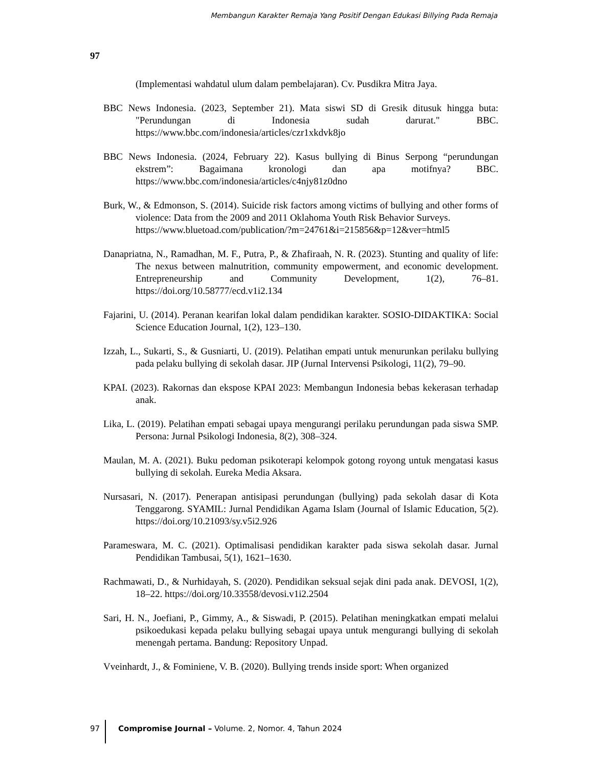Membangun Karakter Remaja Yang Positif Dengan Edukasi Billying Pada Remaja
97
(Implementasi wahdatul ulum dalam pembelajaran). Cv. Pusdikra Mitra Jaya.
BBC News Indonesia. (2023, September 21). Mata siswi SD di Gresik ditusuk hingga buta: "Perundungan di Indonesia sudah darurat." BBC. https://www.bbc.com/indonesia/articles/czr1xkdvk8jo
BBC News Indonesia. (2024, February 22). Kasus bullying di Binus Serpong “perundungan ekstrem”: Bagaimana kronologi dan apa motifnya? BBC. https://www.bbc.com/indonesia/articles/c4njy81z0dno
Burk, W., & Edmonson, S. (2014). Suicide risk factors among victims of bullying and other forms of violence: Data from the 2009 and 2011 Oklahoma Youth Risk Behavior Surveys.
https://www.bluetoad.com/publication/?m=24761&i=215856&p=12&ver=html5
Danapriatna, N., Ramadhan, M. F., Putra, P., & Zhafiraah, N. R. (2023). Stunting and quality of life: The nexus between malnutrition, community empowerment, and economic development. Entrepreneurship and Community Development, 1(2), 76–81. https://doi.org/10.58777/ecd.v1i2.134
Fajarini, U. (2014). Peranan kearifan lokal dalam pendidikan karakter. SOSIO-DIDAKTIKA: Social Science Education Journal, 1(2), 123–130.
Izzah, L., Sukarti, S., & Gusniarti, U. (2019). Pelatihan empati untuk menurunkan perilaku bullying pada pelaku bullying di sekolah dasar. JIP (Jurnal Intervensi Psikologi, 11(2), 79–90.
KPAI. (2023). Rakornas dan ekspose KPAI 2023: Membangun Indonesia bebas kekerasan terhadap anak.
Lika, L. (2019). Pelatihan empati sebagai upaya mengurangi perilaku perundungan pada siswa SMP. Persona: Jurnal Psikologi Indonesia, 8(2), 308–324.
Maulan, M. A. (2021). Buku pedoman psikoterapi kelompok gotong royong untuk mengatasi kasus bullying di sekolah. Eureka Media Aksara.
Nursasari, N. (2017). Penerapan antisipasi perundungan (bullying) pada sekolah dasar di Kota Tenggarong. SYAMIL: Jurnal Pendidikan Agama Islam (Journal of Islamic Education, 5(2). https://doi.org/10.21093/sy.v5i2.926
Parameswara, M. C. (2021). Optimalisasi pendidikan karakter pada siswa sekolah dasar. Jurnal Pendidikan Tambusai, 5(1), 1621–1630.
Rachmawati, D., & Nurhidayah, S. (2020). Pendidikan seksual sejak dini pada anak. DEVOSI, 1(2), 18–22. https://doi.org/10.33558/devosi.v1i2.2504
Sari, H. N., Joefiani, P., Gimmy, A., & Siswadi, P. (2015). Pelatihan meningkatkan empati melalui psikoedukasi kepada pelaku bullying sebagai upaya untuk mengurangi bullying di sekolah menengah pertama. Bandung: Repository Unpad.
Vveinhardt, J., & Fominiene, V. B. (2020). Bullying trends inside sport: When organized
97 Compromise Journal – Volume. 2, Nomor. 4, Tahun 2024